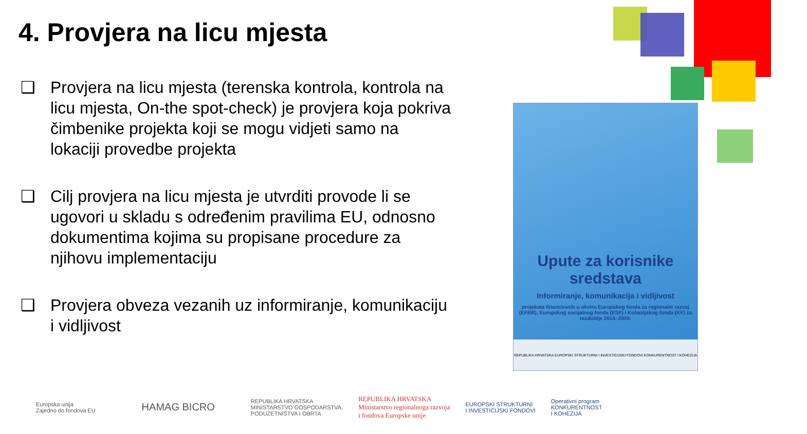4. Provjera na licu mjesta
❑ Provjera na licu mjesta (terenska kontrola, kontrola na licu mjesta, On-the spot-check) je provjera koja pokriva čimbenike projekta koji se mogu vidjeti samo na lokaciji provedbe projekta
❑ Cilj provjera na licu mjesta je utvrditi provode li se ugovori u skladu s određenim pravilima EU, odnosno dokumentima kojima su propisane procedure za njihovu implementaciju
❑ Provjera obveza vezanih uz informiranje, komunikaciju i vidljivost
Upute za korisnike sredstava
Informiranje, komunikacija i vidljivost
projekata financiranih u okviru Europskog fonda za regionalni razvoj (EFRR), Europskog socijalnog fonda (ESF) i Kohezijskog fonda (KF) za razdoblje 2014.-2020.
REPUBLIKA HRVATSKA EUROPSKI STRUKTURNI I INVESTICIJSKI FONDOVI KONKURENTNOST I KOHEZIJA
Europska unija
Zajedno do fondova EU HAMAG BICRO REPUBLIKA HRVATSKA
MINISTARSTVO GOSPODARSTVA,
PODUZETNIŠTVA I OBRTA REPUBLIKA HRVATSKA
Ministarstvo regionalnoga razvoja
i fondova Europske unije EUROPSKI STRUKTURNI
I INVESTICIJSKI FONDOVI Operativni program
KONKURENTNOST
I KOHEZIJA